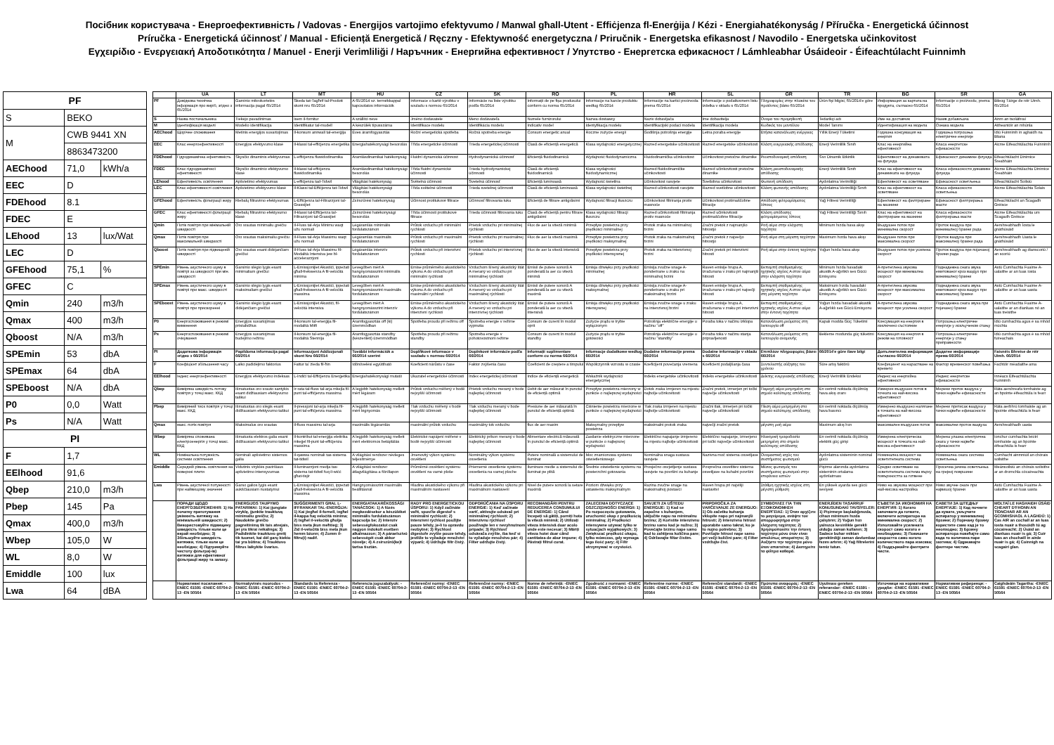Посібник користувача - Енергоефективність / Vadovas - Energijos vartojimo efektyvumo / Manwal għall-Utent - Effiċjenza fl-Enerġija / Kézi - Energiahatékonyság / Příručka - Energetická účinnost
Príručka - Energetická účinnosť / Manual - Eficiență Energetică / Ręczny - Efektywność energetyczna / Priručnik - Energetska efikasnost / Navodilo - Energetska učinkovitost
Εγχειρίδιο - Ενεργειακή Αποδοτικότητα / Manuel - Enerji Verimliliği / Наръчник - Енергийна ефективност / Упутство - Енергетска ефикасност / Lámhleabhar Úsáideoir - Éifeachtúlacht Fuinnimh
| PF | | |
| --- | --- | --- |
| S | BEKO | |
| M | CWB 9441 XN | |
| | 8863473200 | |
| AEChood | 71,0 | kWh/a |
| EEC | D | |
| FDEhood | 8.1 | |
| FDEC | E | |
| LEhood | 13 | lux/Wat |
| LEC | D | |
| GFEhood | 75,1 | % |
| GFEC | C | |
| Qmin | 240 | m3/h |
| Qmax | 400 | m3/h |
| Qboost | N/A | m3/h |
| SPEmin | 53 | dbA |
| SPEmax | 64 | dbA |
| SPEboost | N/A | dbA |
| P0 | 0,0 | Watt |
| Ps | N/A | Watt |
| PI | | |
| F | 1,7 | |
| EElhood | 91,6 | |
| Qbep | 210,0 | m3/h |
| Pbep | 145 | Pa |
| Qmax | 400,0 | m3/h |
| Wbep | 105,0 | W |
| WL | 8,0 | W |
| Emiddle | 100 | lux |
| Lwa | 64 | dBA |
| | UA | LT | MT | HU | CZ | SK | RO | PL | HR | SL | GR | TR | BG | SR | GA |
| --- | --- | --- | --- | --- | --- | --- | --- | --- | --- | --- | --- | --- | --- | --- | --- |
| PF | Довідкова технічна інформація про виріб, згідно з 65/2014 | Gaminio mikrokortelės informacija pagal 65/2014 | Skeda tat-Tagħrif tal-Prodott skont nru 65/2014 | A 65/2014 sz. termékkappal kapcsolatos információk | Informace o kartě výrobku v souladu s normou 65/2014 | Informácie na liste výrobku podľa 65/2014 | Informații de pe fișa produsului conform cu norma 65/2014 | Informacje na karcie produktu według 65/2014 | Informacije na kartici proizvoda prema 65/2014 | Informacije o podatkovnem listu izdelka v skladu s 65/2014 | Πληροφορίες στην πλακέτα του προϊόντος βάσει 65/2014 | Ürün fişi bilgisi, 65/2014'e göre | Информация за картата на продукта, съгласно 65/2014 | Informacije o proizvodu, prema 65/2014 | Bileog Táirge de réir Uimh. 65/2014 |
| S | Назва постачальника | Tiekėjo pavadinimas | Isem il-fornitur | A szállító neve | Jméno dodavatele | Meno dodávateľa | Numele furnizorului | Nazwa dostawcy | Naziv dobavljača | Ime dobavitelja | Όνομα του προμηθευτή | Tedarikçi adı | Име на доставчик | Назив добављача | Ainm an tsoláthraí |
| M | Ідентифікація моделі | Modelio identifikacija | Identifikatur tal-mudell | A készülék típusszáma | Identifikace modelu | Identifikácia modelu | Indicativ model | Identyfikacja modelu | Identifikacijski podaci modela | Identifikacija modela | Κωδικός του μοντέλου | Model Tanımı | Идентификация на модела | Ознака модела | Aitheantóir an mhúnla |
| AEChood | Щорічне споживання | Metinis energijos suvartojimas | Il-konsum annwali tal-enerġija | Éves áramfogyasztás | Roční energetická spotřeba | Ročná spotreba energie | Consum energetic anual | Roczne zużycie energii | Godišnja potrošnja energije | Letna poraba energije | Ετήσια κατανάλωση ενέργειας | Yıllık Enerji Tüketimi | Годишна консумация на енергия | Годишња потрошња електричне енергије | Ídiú Fuinnimh in aghaidh na Bliana |
| EEC | Клас енергоефективності | Energijos efektyvumo klasė | Il-klassi tal-effiċjenza enerġetika | Energiahatékonysági besorolás | Třída energetické účinnosti | Trieda energetickej účinnosti | Clasă de eficiență energetică | Klasa wydajności energetycznej | Razred energetske učinkovitosti | Razred energetske učinkovitosti | Κλάση ενεργειακής απόδοσης | Enerji Verimlilik Sınıfı | Клас на енергийна ефективност | Класа енергетске ефикасности | Aicme Éifeachtúlachta Fuinnimh |
| FDEhood | Гідродинамічна ефективність | Skysčio dinaminis efektyvumas | L-effiċjenza fluwidodinamika | Áramlásdinamikai hatékonyság | Fluidní dynamická účinnost | Hydrodynamická účinnosť | Eficiență fluidodinamică | Wydajność fluidodynamiczna | Fluidodinamička učinkovitost | Učinkovitost pretočne dinamike | Ρευστοδυναμική απόδοση | Sıvı Dinamik Etkinlik | Ефективност на динамиката на флуида | Ефикасност динамике флуида | Éifeachtúlacht Dinimice Sreabháin |
| FDEC | Клас гідродинамічної ефективності | Skysčio dinaminio efektyvumo klasė | Il-klassi tal-effiċjenza fluwidodinamika | Áramlásdinamikai hatékonysági besorolás | Třída fluidní dynamické účinnosti | Trieda hydrodynamickej účinnosti | Clasă de eficiență fluidodinamică | Klasa wydajności fluidodynamicznej | Razred fluidodinamičke učinkovitosti | Razred učinkovitosti pretočne dinamike | Κλάση ρευστοδυναμικής απόδοσης | Enerji Verimlilik Sınıfı | Клас на ефективност на динамиката на флуида | Класа ефикасности динамике флуида | Aicme Éifeachtúlachta Dinimice Sreabháin |
| LEhood | Ефективність освітлення | Apšvietimo efektyvumas | L-effiċjenza tad-Tidwil | Világítási hatékonyság | Světelná účinnost | Svetelná účinnosť | Eficiență luminoasă | Wydajność świetlna | Učinkovitost rasvjete | Svetlobna učinkovitost | Φωτεινή απόδοση | Aydınlatma Verimliliği | Ефективност на осветяване | Ефикасност осветљења | Éifeachtúlacht Soilsiú |
| LEC | Клас ефективності освітлення | Apšvietimo efektyvumo klasė | Il-Klassi tal-Effiċjenza tat-Tidwil | Világítási hatékonysági besorolás | Třída světelné účinnosti | Trieda svetelnej účinnosti | Clasă de eficiență luminoasă | Klasa wydajności świetlnej | Razred učinkovitosti rasvjete | Razred svetlobne učinkovitosti | Κλάση φωτεινής απόδοσης | Aydınlatma Verimliliği Sınıfı | Клас на ефективност на осветяване | Класа ефикасности осветљења | Aicme Éifeachtúlachta Solais |
| GFEhood | Ефективність фільтрації жиру | Riebalų filtravimo efektyvumas | L-Effiċjenza tal-Filtrazzjoni tal-Grassijiet | Zsírszűrési hatékonyság | Účinnost protitukové filtrace | Účinnosť filtrovania tuku | Eficiență de filtrare antigrăsimi | Wydajność filtracji tłuszczu | Učinkovitost filtriranja protiv masnoće | Učinkovitost protimaščobne filtracije | Απόδοση φιλτραρίσματος λίπους | Yağ Filtresi Verimliliği | Ефективност на филтриране на мазнини | Ефикасност филтрирања масти | Éifeachtúlacht an Scagadh Gréisce |
| GFEC | Клас ефективності фільтрації жиру | Riebalų filtravimo efektyvumo klasė | Il-klassi tal-Effiċjenza tal-Filtrazzjoni tal-Grassijiet | Zsírszűrési hatékonysági besorolás | Třída účinnosti protitukové filtrace | Trieda účinnosti filtrovania tuku | Clasă de eficiență pentru filtrare antigrăsimi | Klasa wydajności filtracji tłuszczu | Razred učinkovitosti filtriranja protiv masnoće | Razred učinkovitosti protimaščobne filtracije | Κλάση απόδοσης φιλτραρίσματος λίπους | Yağ Filtresi Verimliliği Sınıfı | Клас на ефективност на филтриране на мазнини | Класа ефикасности филтрирања масти | Aicme Éifeachtúlachta um Scagadh Gréisce |
| Qmin | Потік повітря при мінімальній швидкості | Oro srautas minimaliu greičiu | Il-Fluss tal-Arja Minimu waqt užu normali | Légáramlás minimális fordulatszámon | Průtok vzduchu při minimální rychlosti | Prietok vzduchu pri minimálnej rýchlosti | Flux de aer la viteză minimă | Przepływ powietrza przy prędkości minimalnej | Protok zraka na minimalnoj brzini | Zračni pretok z najmanjšo hitrostjo | Ροή αέρα στην ελάχιστη ταχύτητα | Minimum hızda hava akışı | Въздушен поток при минимална скорост | Проток ваздуха при минималној брзини рада | Aershreabhadh Íosta le gnáthúsáid |
| Qmax | Потік повітря при максимальній швидкості | Oro srautas maksimaliu greičiu | Il-Fluss tal-Arja Massimu waqt užu normali | Légáramlás maximális fordulatszámon | Průtok vzduchu při maximální rychlosti | Prietok vzduchu pri maximálnej rýchlosti | Flux de aer la viteză maximă | Przepływ powietrza przy prędkości maksymalnej | Protok zraka na maksimalnoj brzini | Zračni pretok z največjo hitrostjo | Ροή αέρα στη μέγιστη ταχύτητα | Maximum hızda hava akışı | Въздушен поток при максимална скорост | Проток ваздуха при максималној брзини рада | Aershreabhadh Uasta le gnáthúsáid |
| Qboost | Потік повітря при підвищеній швидкості | Oro srautas esant didėjančiam greičiui | Il-Fluss tal-Arja Massimu fil-Modalità Intensiva jew bl-aċċelerazzjoni | Légáramlás intenzív fordulatszámon | Průtok vzduchu při intenzivní rychlosti | Prietok vzduchu pri intenzívnej rýchlosti | Flux de aer la viteză intensivă | Przepływ powietrza przy prędkości intensywnej | Protok zraka na intenzivnoj brzini | Zračni pretok pri intenzivni hitrosti | Ροή αέρα στην έντονη ταχύτητα | Yoğun hızda hava akışı | Въздушен поток при усилена скорост | Проток ваздуха при појачаној брзини рада | Aershreabhadh ag dianscoriú / an scoriú |
| SPEmin | Рівень акустичного шуму в повітрі за швидкості при мін. швидкості | Garsinio slėgio lygis esant minimaliam greičiui | L-Emissjonijiet Akustiċi, ippeżati għall-frekwenza A fil-veloċità minima | Levegőben mért A hangnyomásszint minimális fordulatszámon | Emise průměrného akustického výkonu A do vzduchu při minimální rychlosti | Vzduchom šírený akustický štát A meraný vo vzduchu pri minimálnej rýchlosti | Emisii de putere sonoră A ponderată la aer cu viteză minimă | Emisja dźwięku przy prędkości minimalnej | Emisija zvučne snage A-ponderirane u zraku na minimalnoj brzini | Raven emisije hrupa A, izračunana v zraku pri najmanjši hitrosti | Εκπομπή σταθμισμένης ηχητικής ισχύος Α στον αέρα στην ελάχιστη ταχύτητα | Minimum hızda havadaki akustik A-ağırlıklı ses Gücü Emisyonu | А-претеглена звукова мощност при минимална скорост | Поднадежна снага звука емитованог кроз ваздух при минималној брзини | Astú Cumhachta Fuaime A-ualaithe ar an luas íosta |
| SPEmax | Рівень акустичного шуму в повітрі при макс. швидкості | Garsinio slėgio lygis esant maksimaliam greičiui | L-Emissjonijiet Akustiċi, ippeżati għall-frekwenza A fil-veloċità massima | Levegőben mért A hangnyomásszint maximális fordulatszámon | Emise průměrného akustického výkonu A do vzduchu při maximální rychlosti | Vzduchom šírený akustický štát A merený vo vzduchu pri maximálnej rýchlosti | Emisii de putere sonoră A ponderată la aer cu viteză maximă | Emisja dźwięku przy prędkości maksymalnej | Emisija zvučne snage A-ponderirane u zraku pri maksimalnoj brzini | Raven emisije hrupa A, izračunana v zraku pri največji hitrosti | Εκπομπή σταθμισμένης ηχητικής ισχύος Α στον αέρα στη μέγιστη ταχύτητα | Maksimum hızda havadaki akustik A-ağırlıklı ses Gücü Emisyonu | А-претеглена звукова мощност при максимална скорост | Поднадежна снага звука емитованог кроз ваздух при максималној брзини | Astú Cumhachta Fuaime A-ualaithe ar an luas uasta |
| SPEboost | Рівень акустичного шуму в повітрі при прискоренні | Garsinio slėgio lygis esant didėjančiam greičiui | L-Emissjonijiet Akustiċi, fil-veloċità intensiva | Levegőben mért A hangnyomásszint intenzív fordulatszámon | Emise průměrného akustického výkonu A do vzduchu při intenzivní rychlosti | Vzduchom šírený akustický štát A merený vo vzduchu pri intenzívnej rýchlosti | Emisii de putere sonoră A ponderată la aer cu viteză intensivă | Emisja dźwięku przy prędkości intensywnej | Emisija zvučne snage u zraku na intenzivnoj brzini | Raven emisije hrupa A, izračunana v zraku pri intenzivni hitrosti | Εκπομπή σταθμισμένης ηχητικής ισχύος Α στον αέρα στην έντονη ταχύτητα | Yoğun hızda havadaki akustik A-ağırlıklı ses Gücü Emisyonu | А-претеглена звукова мощност при усилена скорост | Поднадежна снага звука при појачаној брзини | Astú Cumhachta Fuaime A-ualaithe ar an dianluas nó an luas treisithe |
| P0 | Енергоспоживання в режимі вимкнення | Energijos suvartojimas pristabdžius | Il-konsum tal-enerġija fil-modalità Mitfi | Áramfogyasztás off (ki) üzemmódban | Spotřeba proudu při režimu off | Spotreba energie v režime vypnutia | Consum de curent în modul oprit | Zużycie prądu w trybie wyłączonym | Potrošnja električne energije u načinu "off" | Poraba toka v načinu izklopa | Κατανάλωση ρεύματος στη λειτουργία off | Kapalı modda Güç Tüketimi | Консумация на енергия в изключено състояние | Потрошња електричне енергије у искљученом стању | Ídiú cumhachta agus é sa mhód múchta |
| Ps | Енергоспоживання в режимі очікування | Energijos suvartojimas budėjimo režimu | Il-konsum tal-enerġija fil-modalità Stennija | Áramfogyasztás standby (készenléti) üzemmódban | Spotřeba proudu při režimu standby | Spotreba energie v pohotovostnom režime | Consum de curent în modul standby | Zużycie prądu w trybie gotowości | Potrošnja električne energije u načinu "standby" | Poraba toka v načinu stanja pripravljenosti | Κατανάλωση ρεύματος στη λειτουργία αναμονής | Bekleme modunda güç tüketimi | Консумация на енергия в режим на готовност | Потрошња електричне енергије у стању приправности | Ídiú cumhachta agus é sa mhód fuireachais |
| PI | Додаткова інформація згідно з 66/2014 | Papildoma informacija pagal 66/2014 | Informazzjoni Addizzjonali skont Nru 66/2014 | További információk a 66/2014 szerint | Doplňkové informace v souladu s normou 66/2014 | Doplnkové informácie podľa 66/2014 | Informații suplimentare conform cu norma 66/2014 | Informacje dodatkowe według 66/2014 | Dodatne informacije prema 66/2014 | Dodatne informacije v skladu s 66/2014 | Επιπλέον πληροφορίες βάσει 66/2014 | 66/2014'e göre ilave bilgi | Допълнителна информация съгласно 66/2014 | Додатне информације према 66/2014 | Faisnéis Bhreise de réir Uimh. 66/2014 |
| F | Коефіцієнт збільшення часу | Laiko padidėjimo faktorius | Fattur ta' żieda fil-ħin | Időnövelési együttható | Koeficient nárůstu v čase | Faktor zvýšenia času | Coeficient de creștere a timpului | Współczynnik wzrostu w czasie | Koeficijent povećanja vremena | Koeficient podaljšanja časa | Συντελεστής αύξησης του χρόνου | Süre artış faktörü | Коефициент на нарастване на времето | Фактор временског повећања | Fachtóir méadaithe ama |
| EElhood | Індекс енергоефективності | Energijos efektyvumo indeksas | L-Indiċi tal-Effiċjenza Enerġetika | Energiahatékonysági mutató | Ukazatel energetické účinnosti | Index energetickej účinnosti | Indice de eficiență energetică | Wskaźnik wydajności energetycznej | Indeks energetske učinkovitosti | Indeks energetske učinkovitosti | Δείκτης ενεργειακής απόδοσης | Enerji Verimlilik Endeksi | Индекс на енергийна ефективност | Индекс енергетске ефикасности | Innéacs Éifeachtúlachta Fuinnimh |
| Qbep | Виміряна швидкість потоку повітря у точці макс. ККД | Išmatuotas oro srauto santykis esant didžiausiam efektyvumo taškui | Ir-rata tal-fluss tal-arja mkejla fil-punt tal-effiċjenza massima | A legjobb hatékonyság mellett mért légáram | Průtok vzduchu měřený v bodě nejvyšší účinnosti | Prietok vzduchu meraný v bode najlepšej účinnosti | Debit de aer măsurat în punctul de eficiență optimă | Przepływ powietrza mierzony w punkcie o najlepszej wydajności | Dotok zraka izmjeren na mjestu najbolje učinkovitosti | Zračni pretok, izmerjen pri točki največje učinkovitosti | Παροχή αέρα μετρημένη στο σημείο καλύτερης απόδοσης | En verimli noktada ölçülmüş hava akış oranı | Измерен въздушен поток в точката на най-висока ефективност | Мерени проток ваздуха у тачки највеће ефикасности | Ráta aershreafa tomhaiste ag an bpointe éifeachtúla is fearr |
| Pbep | Виміряний тиск повітря у точці макс. ККД | Išmatuotas oro slėgis esant didžiausiam efektyvumo taškui | Il-pressjoni tal-arja mkejla fil-punt tal-effiċjenza massima | A legjobb hatékonyság mellett mért légnyomás | Tlak vzduchu měřený v bodě nejvyšší účinnosti | Tlak vzduchu meraný v bode najlepšej účinnosti | Presiune de aer măsurată în punctul de eficiență optimă | Ciśnienie powietrza mierzone w punkcie o najlepszej wydajności | Tlak zraka izmjeren na mjestu najbolje učinkovitosti | Zračni tlak, izmerjen pri točki največje učinkovitosti | Πίεση αέρα μετρημένη στο σημείο καλύτερης απόδοσης | En verimli noktada ölçülmüş hava basıncı | Измерено въздушно налягане в точката на най-висока ефективност | Мерени притисак ваздуха у тачки највеће ефикасности | Ráta aerbhrú tomhaiste ag an bpointe éifeachtúla is fearr |
| Qmax | макс. потік повітря | Maksimalus oro srautas | Il-fluss massimu tal-arja | maximális légáramlás | maximální průtok vzduchu | maximálny tok vzduchu | flux de aer maxim | Maksymalny przepływ powietrza | maksimalni protok zraka | največji zračni pretok | μέγιστη ροή αέρα | Maximum akış hızı | максимален въздушен поток | максимални проток ваздуха | Aershreabhadh uasta |
| Wbep | Виміряна споживана електроенергія у точці макс. ККД | Išmatuota elektros galia esant didžiausiam efektyvumo taškui | Il-kontribut tal-enerġija elettrika mkejjel fil-punt tal-effiċjenza massima | A legjobb hatékonyság mellett mért elektromos betáplálás | Elektrické napájení měřené v bodě nejvyšší účinnosti | Elektrický príkon meraný v bode najlepšej účinnosti | Alimentare electrică măsurată în punctul de eficiență optimă | Zasilanie elektryczne mierzone w punkcie o najlepszej wydajności | Električno napajanje izmjereno na mjestu najbolje učinkovitosti | Električno napajanje, izmerjeno pri točki največje učinkovitosti | Ηλεκτρική τροφοδοσία μετρημένη στο σημείο καλύτερης απόδοσης | En verimli noktada ölçülmüş elektrik güç girişi | Измерена електрическа мощност в точката на най-висока ефективност | Мерена улазна електрична снага у тачки највеће ефикасности | Ionchur cumhachta leictrí tomhaiste ag an bpointe éifeachtúla is fearr |
| WL | Номінальна потужність системи освітлення | Nominali apšvietimo sistemos galia | Il-qawwa nominali tas-sistema tat-tidwil | A világítási rendszer névleges teljesítménye | Jmenovitý výkon systému osvětlení | Nominálny výkon systému osvetlenia | Putere nominală a sistemului de iluminat | Moc znamionowa systemu oświetleniowego | Nominalna snaga sustava rasvjete | Nazivna moč sistema osvetljave | Ονομαστική ισχύς του συστήματος φωτισμού | Aydınlatma sisteminin nominal gücü | Номинална мощност на осветителната система | Номинална снага система осветљења | Cumhacht ainmniúil an chórais soilsithe |
| Emiddle | Середній рівень освітлення на поверхні плити | Vidutinis viryklės paviršiaus apšvietimo intensyvumas | Il-luminazzjoni medja tas-sistema tat-tidwil fuq il-wiċċ għat-tisjir | A világítási rendszer átlagvilágítása a főzőlapon | Průměrné osvětlení systému osvětlení na varné ploše | Priemerné osvetlenie systému osvetlenia na varnej ploche | Iluminare medie a sistemului de iluminat pe plită | Średnie oświetlenie systemu na powierzchni gotowania | Prosječno osvjetljenje sustava rasvjete na površini za kuhanje | Povprečna osvetlitev sistema osvetljave na kuhalni površini | Μέσος φωτισμός του συστήματος φωτισμού στην επιφάνεια εστιών | Pişirme alanında aydınlatma sisteminin ortalama aydınlatması | Средно осветяване на осветителната система върху повърхността за готвене | Просечна јачина осветљења на грејној површини | Meánsoilsiú an chórais soilsithe ar an dromchla cócaireachta |
| Lwa | Рівень акустичної потужності при найвищому значенні | Garso galios lygis esant aukščiausiam nustatymui | L-Emissjonijiet Akustiċi, ippeżati għall-frekwenza A fil-veloċità massima | Hangnyomásszint maximális beállításnál | Hladina akustického výkonu při maximálním nastavení | Hladina akustického výkonu pri maximálnom nastavení | Nivel de putere sonoră la setare maximă | Poziom dźwięku przy ustawieniu maksymalnym | Razina zvučne snage na maksimalnoj postavci | Raven hrupa pri najvišji nastavitvi | Στάθμη ηχητικής ισχύος στη μέγιστη ρύθμιση | En yüksek ayarda ses gücü seviyesi | Ниво на звукова мощност при най-висока настройка | Ниво звучне снаге при највишој брзини | Astú Cumhachta Fuaime A-ualaithe ar an luas uasta |
| | ПОРАДИ ЩОДО ЕНЕРГОЗБЕРЕЖЕННЯ: 1) На початку приготування увімкніть витяжку на мінімальній швидкості; 2) Використовуйте підвищену швидкість тільки коли це вкрай необхідно; 3) Збільшуйте швидкість витяжки, тільки коли це необхідно; 4) Підтримуйте чистоту фільтра(-ів) витяжки для ефективної фільтрації жиру та запаху. | ENERGIJOS TAUPYMO PATARIMAI: 1) Kai įjungiate viryklę, įjunkite trauktuvą minimaliu greičiu; 2) Naudokite greičio pagreitinimą tik tais atvejais, jei yra tikrai reikalinga; 3) Padidinkite trauktuvo greitį tik tuomet, kai dėl garų kiekio tai yra būtina; 4) Trauktuvo filtrus laikykite švarius. | SUĠĠERIMENTI GĦAL L-IFFRANKAR TAL-ENERĠIJA: 1) Kai jixgħel il-fornell, ixgħel il-kappa fuq veloċità minima; 2) Ixgħel il-veloċità għolja biss meta jkun meħtieġ; 3) Żid il-veloċità biss meta jkun hemm bżonn; 4) Żomm il-filtru(i) nadif. | ENERGIATAKARÉKOSSÁGI TANÁCSOK: 1) A főzés megkezdésekor a készüléket minimális fordulatszámon kapcsolja be; 2) Intenzív sebességfokozatot csak nagyon indokolt esetben alkalmazzon; 3) A páraelszívó sebességét csak akkor növelje; 4) A zsírszűrő(ke)t tartsa tisztán. | RADY PRO ENERGETICKOU ÚSPORU: 1) Když začínáte vařit, spusťte digestoř s minimální rychlostí; 2) Intenzivní rychlost použijte pouze tehdy, je-li to opravdu nezbytné; 3) Rychlost digestoře zvyšte pouze tehdy, jestliže to vyžaduje množství výparů; 4) Udržujte filtr čistý. | ODPORÚČANIA NA ÚSPORU ENERGIE: 1) Keď začínate variť, aktivujte odsávač pri minimálnej rýchlosti; 2) Intenzívnu rýchlosť používajte len v nevyhnutnom prípade; 3) Rýchlosť odsávača zvýšte, iba keď si to vyžaduje množstvo pár; 4) Filter udržujte čistý. | RECOMANDĂRI PENTRU REDUCEREA CONSUMULUI DE ENERGIE: 1) Când începeți să gătiți, porniți hota la viteză minimă; 2) Utilizați viteza intensivă doar acolo unde este necesar; 3) Măriți viteza hotei doar când cantitatea de abur impune; 4) Păstrați filtrul curat. | ZALECENIA DOTYCZĄCE OSZCZĘDNOŚCI ENERGII: 1) Po rozpoczęciu gotowania, uruchomić okap z prędkością minimalną; 2) Prędkości intensywne używać tylko w sytuacjach wyjątkowych; 3) Zwiększać prędkość okapu, tylko wówczas, gdy wymaga tego ilość pary; 4) Filtr utrzymywać w czystości. | SAVJETI ZA UŠTEDU ENERGIJE: 1) Kad se započne s kuhanjem, uključite napu na minimalnu brzinu; 2) Koristite intenzivnu brzinu samo kad je nužno; 3) Povećajte brzinu nape samo kad to zahtijeva količina pare; 4) Održavajte filtar čistim. | PRIPOROČILA ZA VARČEVANJE ZE ENERGIJO: 1) Ob začetku kuhanja vklopite napo pri najmanjši hitrosti; 2) Intenzivno hitrost uporabite samo takrat, ko je to nujno potrebno; 3) Povišajte hitrost nape samo pri večji količini pare; 4) Filter vzdržujte čist. | ΣΥΜΒΟΥΛΕΣ ΓΙΑ ΤΗΝ ΕΞΟΙΚΟΝΟΜΗΣΗ ΕΝΕΡΓΕΙΑΣ: 1) Όταν αρχίζετε το μαγείρεμα, ανάψτε τον απορροφητήρα στην ελάχιστη ταχύτητα; 2) Χρησιμοποιείτε την έντονη ταχύτητα μόνο όταν είναι απολύτως απαραίτητο; 3) Αυξήστε την ταχύτητα μόνο όταν απαιτείται; 4) Διατηρείτε τα φίλτρα καθαρά. | ENERJİDEN TASARRUF KONUSUNDAKİ TAVSİYELER: 1) Pişirmeye başladığınızda, cihazı minimum hızda çalıştırın; 2) Yoğun hızı yalnızca kesinlikle gerekli olduğu zaman kullanın; 3) Sadece buhar miktarı gerektirdiği zaman davlumbaz hızını artırın; 4) Yağ filtrelerini temiz tutun. | СЪВЕТИ ЗА ИКОНОМИЯ НА ЕНЕРГИЯ: 1) Когато започвате да готвите, включете аспиратора на минимална скорост; 2) Използвайте усилената скорост само когато е необходимо; 3) Повишете скоростта само когато количеството пара изисква; 4) Поддържайте филтрите чисти. | САВЕТИ ЗА ШТЕДЊУ ЕНЕРГИЈЕ: 1) Кад почнете да кувате, укључите аспиратор у минималној брзини; 2) Појачану брзину користите само кад је то неопходно; 3) Брзину аспиратора повећајте само када то количина паре захтева; 4) Одржавајте филтере чистим. | MOLTAÍ LE HAGHAIDH ÚSÁID CHEART D'FHONN AN TÍONCHAR AR AN GCOMHSHAOL A LAGHDÚ: 1) Cas AIR an cochall ar an luas íosta nuair a thosóidh tú ag cócaireacht; 2) Úsáid an dianluas nuair is gá; 3) Cuir luas an chochaill in airde nuair is gá; 4) Coinnigh na scagairí glan. |
| | Нормативні посилання: -ENIEC 61591 -ENIEC 60704-2-13 -EN 50564 | Normatyvinės nuorodos -ENIEC 61591 -ENIEC 60704-2-13 -EN 50564 | Standards ta Referenza -ENIEC 61591 -ENIEC 60704-2-13 -EN 50564 | Referencia jogszabályok: -ENIEC 61591 -ENIEC 60704-2-13 -EN 50564 | Referenční normy: -ENIEC 61591 -ENIEC 60704-2-13 -EN 50564 | Referenčné normy: -ENIEC 61591 -ENIEC 60704-2-13 -EN 50564 | Norme de referință: -ENIEC 61591 -ENIEC 60704-2-13 -EN 50564 | Zgodność z normami: -ENIEC 61591 -ENIEC 60704-2-13 -EN 50564 | Referentne norme: -ENIEC 61591 -ENIEC 60704-2-13 -EN 50564 | Referenčni standardi: -ENIEC 61591 -ENIEC 60704-2-13 -EN 50564 | Πρότυπα αναφοράς: -ENIEC 61591 -ENIEC 60704-2-13 -EN 50564 | Uyulması gereken referanslar: -ENIEC 61591 -ENIEC 60704-2-13 -EN 50564 | Източници на нормативни уредби: -ENIEC 61591 -ENIEC 60704-2-13 -EN 50564 | Нормативни референци: -ENIEC 61591 -ENIEC 60704-2-13 -EN 50564 | Caighdeáin Tagartha: -ENIEC 61591 -ENIEC 60704-2-13 -EN 50564 |